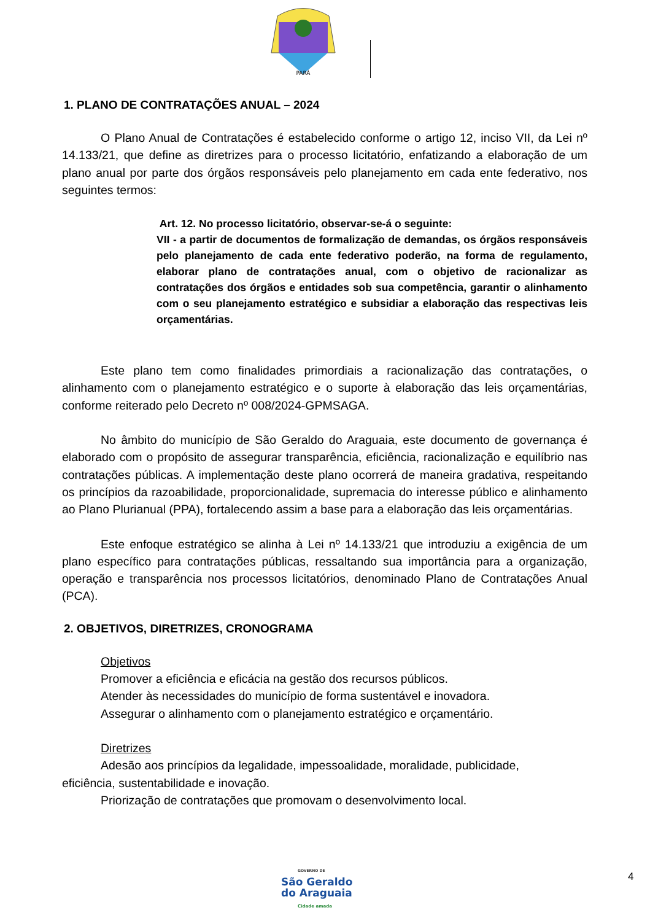PARÁ
1. PLANO DE CONTRATAÇÕES ANUAL – 2024
O Plano Anual de Contratações é estabelecido conforme o artigo 12, inciso VII, da Lei nº 14.133/21, que define as diretrizes para o processo licitatório, enfatizando a elaboração de um plano anual por parte dos órgãos responsáveis pelo planejamento em cada ente federativo, nos seguintes termos:
Art. 12. No processo licitatório, observar-se-á o seguinte:
VII - a partir de documentos de formalização de demandas, os órgãos responsáveis pelo planejamento de cada ente federativo poderão, na forma de regulamento, elaborar plano de contratações anual, com o objetivo de racionalizar as contratações dos órgãos e entidades sob sua competência, garantir o alinhamento com o seu planejamento estratégico e subsidiar a elaboração das respectivas leis orçamentárias.
Este plano tem como finalidades primordiais a racionalização das contratações, o alinhamento com o planejamento estratégico e o suporte à elaboração das leis orçamentárias, conforme reiterado pelo Decreto nº 008/2024-GPMSAGA.
No âmbito do município de São Geraldo do Araguaia, este documento de governança é elaborado com o propósito de assegurar transparência, eficiência, racionalização e equilíbrio nas contratações públicas. A implementação deste plano ocorrerá de maneira gradativa, respeitando os princípios da razoabilidade, proporcionalidade, supremacia do interesse público e alinhamento ao Plano Plurianual (PPA), fortalecendo assim a base para a elaboração das leis orçamentárias.
Este enfoque estratégico se alinha à Lei nº 14.133/21 que introduziu a exigência de um plano específico para contratações públicas, ressaltando sua importância para a organização, operação e transparência nos processos licitatórios, denominado Plano de Contratações Anual (PCA).
2. OBJETIVOS, DIRETRIZES, CRONOGRAMA
Objetivos
Promover a eficiência e eficácia na gestão dos recursos públicos.
Atender às necessidades do município de forma sustentável e inovadora.
Assegurar o alinhamento com o planejamento estratégico e orçamentário.
Diretrizes
Adesão aos princípios da legalidade, impessoalidade, moralidade, publicidade,
eficiência, sustentabilidade e inovação.
Priorização de contratações que promovam o desenvolvimento local.
GOVERNO DE
São Geraldo
do Araguaia
Cidade amada
4